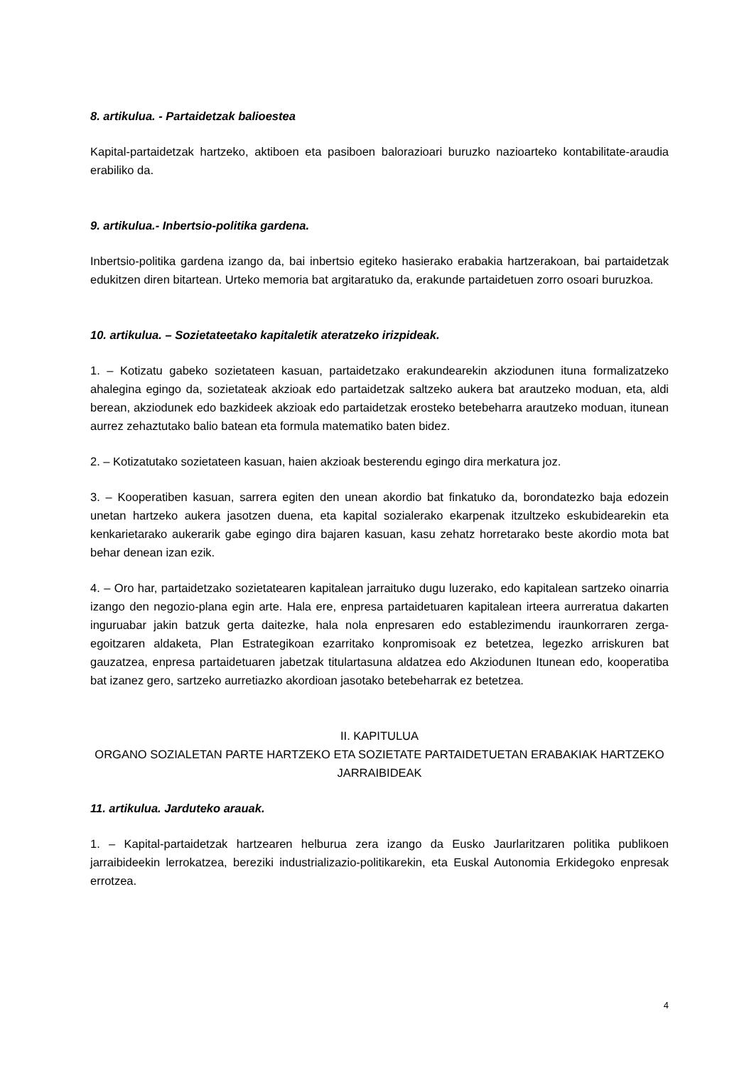8. artikulua. - Partaidetzak balioestea
Kapital-partaidetzak hartzeko, aktiboen eta pasiboen balorazioari buruzko nazioarteko kontabilitate-araudia erabiliko da.
9. artikulua.- Inbertsio-politika gardena.
Inbertsio-politika gardena izango da, bai inbertsio egiteko hasierako erabakia hartzerakoan, bai partaidetzak edukitzen diren bitartean. Urteko memoria bat argitaratuko da, erakunde partaidetuen zorro osoari buruzkoa.
10. artikulua. – Sozietateetako kapitaletik ateratzeko irizpideak.
1. – Kotizatu gabeko sozietateen kasuan, partaidetzako erakundearekin akziodunen ituna formalizatzeko ahalegina egingo da, sozietateak akzioak edo partaidetzak saltzeko aukera bat arautzeko moduan, eta, aldi berean, akziodunek edo bazkideek akzioak edo partaidetzak erosteko betebeharra arautzeko moduan, itunean aurrez zehaztutako balio batean eta formula matematiko baten bidez.
2. – Kotizatutako sozietateen kasuan, haien akzioak besterendu egingo dira merkatura joz.
3. – Kooperatiben kasuan, sarrera egiten den unean akordio bat finkatuko da, borondatezko baja edozein unetan hartzeko aukera jasotzen duena, eta kapital sozialerako ekarpenak itzultzeko eskubidearekin eta kenkarietarako aukerarik gabe egingo dira bajaren kasuan, kasu zehatz horretarako beste akordio mota bat behar denean izan ezik.
4. – Oro har, partaidetzako sozietatearen kapitalean jarraituko dugu luzerako, edo kapitalean sartzeko oinarria izango den negozio-plana egin arte. Hala ere, enpresa partaidetuaren kapitalean irteera aurreratua dakarten inguruabar jakin batzuk gerta daitezke, hala nola enpresaren edo establezimendu iraunkorraren zerga-egoitzaren aldaketa, Plan Estrategikoan ezarritako konpromisoak ez betetzea, legezko arriskuren bat gauzatzea, enpresa partaidetuaren jabetzak titulartasuna aldatzea edo Akziodunen Itunean edo, kooperatiba bat izanez gero, sartzeko aurretiazko akordioan jasotako betebeharrak ez betetzea.
II. KAPITULUA
ORGANO SOZIALETAN PARTE HARTZEKO ETA SOZIETATE PARTAIDETUETAN ERABAKIAK HARTZEKO JARRAIBIDEAK
11. artikulua. Jarduteko arauak.
1. – Kapital-partaidetzak hartzearen helburua zera izango da Eusko Jaurlaritzaren politika publikoen jarraibideekin lerrokatzea, bereziki industrializazio-politikarekin, eta Euskal Autonomia Erkidegoko enpresak errotzea.
4